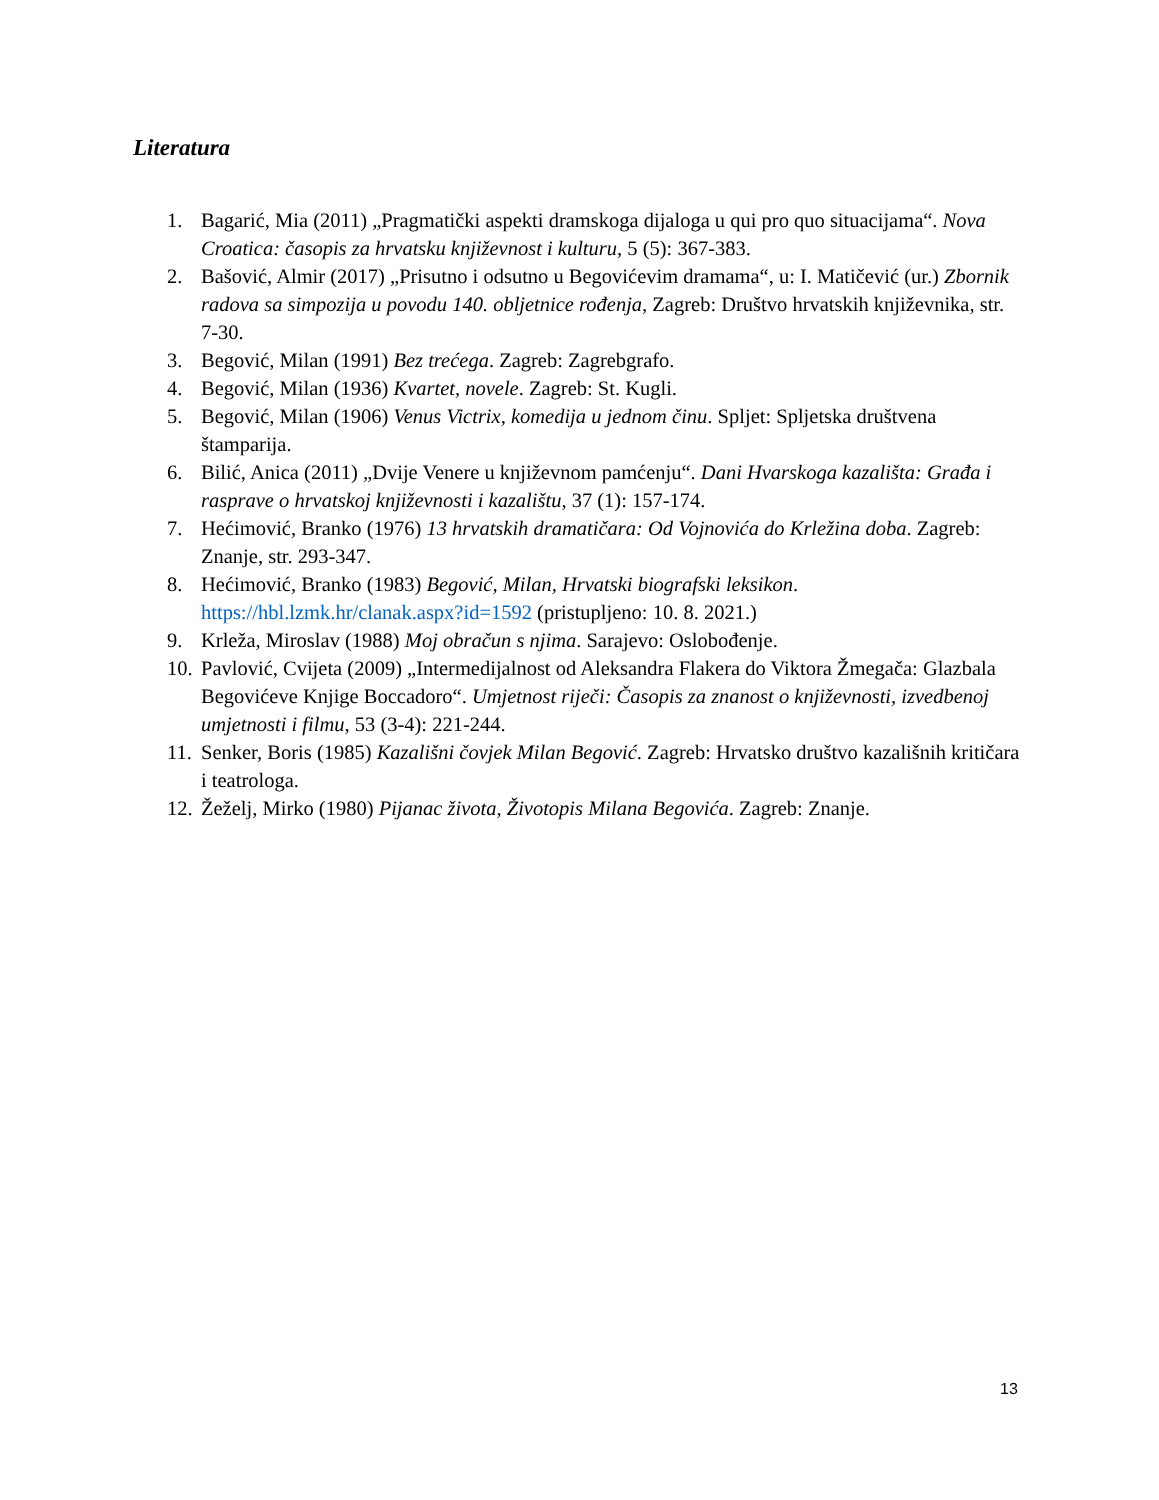Literatura
1. Bagarić, Mia (2011) „Pragmatički aspekti dramskoga dijaloga u qui pro quo situacijama“. Nova Croatica: časopis za hrvatsku književnost i kulturu, 5 (5): 367-383.
2. Bašović, Almir (2017) „Prisutno i odsutno u Begovićevim dramama“, u: I. Matičević (ur.) Zbornik radova sa simpozija u povodu 140. obljetnice rođenja, Zagreb: Društvo hrvatskih književnika, str. 7-30.
3. Begović, Milan (1991) Bez trećega. Zagreb: Zagrebgrafo.
4. Begović, Milan (1936) Kvartet, novele. Zagreb: St. Kugli.
5. Begović, Milan (1906) Venus Victrix, komedija u jednom činu. Spljet: Spljetska društvena štamparija.
6. Bilić, Anica (2011) „Dvije Venere u književnom pamćenju“. Dani Hvarskoga kazališta: Građa i rasprave o hrvatskoj književnosti i kazalištu, 37 (1): 157-174.
7. Hećimović, Branko (1976) 13 hrvatskih dramatičara: Od Vojnovića do Krležina doba. Zagreb: Znanje, str. 293-347.
8. Hećimović, Branko (1983) Begović, Milan, Hrvatski biografski leksikon. https://hbl.lzmk.hr/clanak.aspx?id=1592 (pristupljeno: 10. 8. 2021.)
9. Krleža, Miroslav (1988) Moj obračun s njima. Sarajevo: Oslobođenje.
10. Pavlović, Cvijeta (2009) „Intermedijalnost od Aleksandra Flakera do Viktora Žmegača: Glazbala Begovićeve Knjige Boccadoro“. Umjetnost riječi: Časopis za znanost o književnosti, izvedbenoj umjetnosti i filmu, 53 (3-4): 221-244.
11. Senker, Boris (1985) Kazališni čovjek Milan Begović. Zagreb: Hrvatsko društvo kazališnih kritičara i teatrologa.
12. Žeželj, Mirko (1980) Pijanac života, Životopis Milana Begovića. Zagreb: Znanje.
13